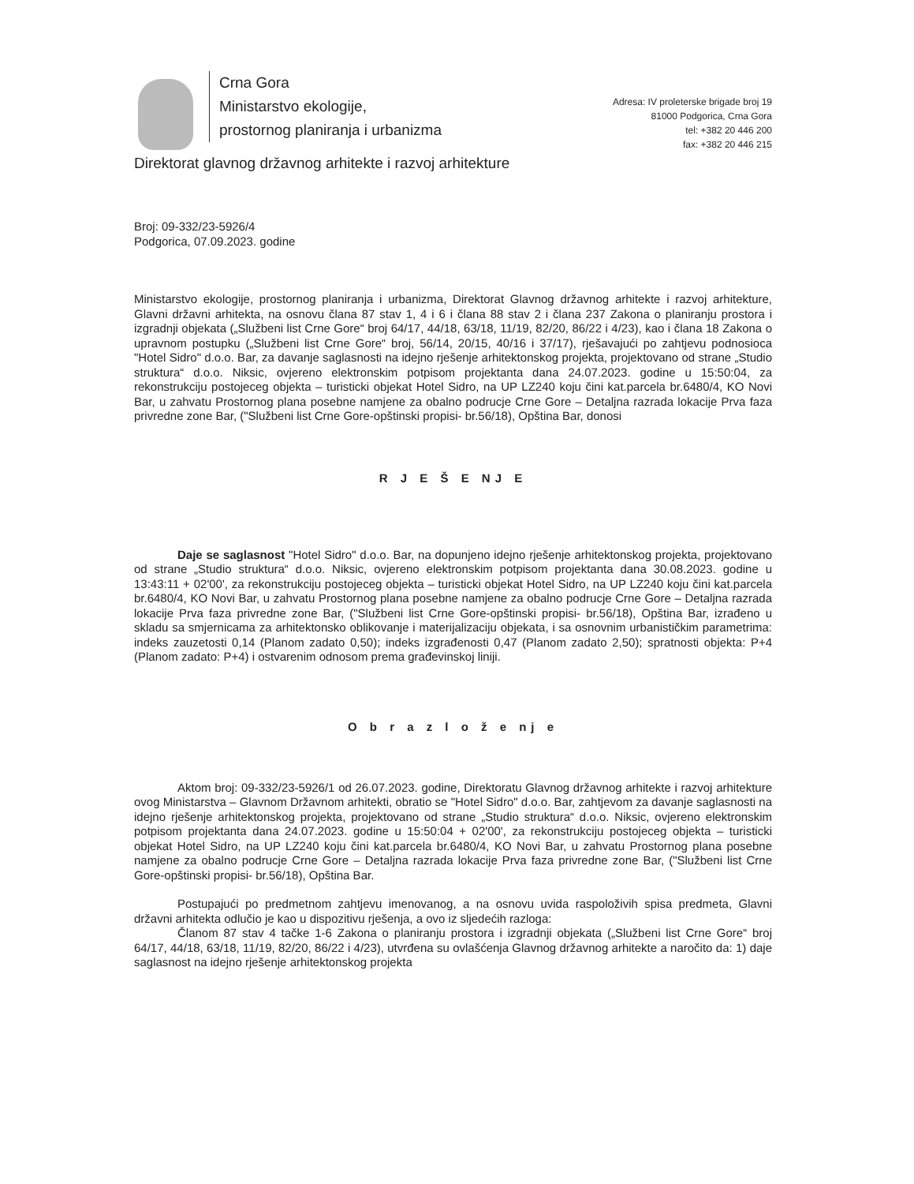Crna Gora
Ministarstvo ekologije,
prostornog planiranja i urbanizma
Adresa: IV proleterske brigade broj 19
81000 Podgorica, Crna Gora
tel: +382 20 446 200
fax: +382 20 446 215
Direktorat glavnog državnog arhitekte i razvoj arhitekture
Broj: 09-332/23-5926/4
Podgorica, 07.09.2023. godine
Ministarstvo ekologije, prostornog planiranja i urbanizma, Direktorat Glavnog državnog arhitekte i razvoj arhitekture, Glavni državni arhitekta, na osnovu člana 87 stav 1, 4 i 6 i člana 88 stav 2 i člana 237 Zakona o planiranju prostora i izgradnji objekata („Službeni list Crne Gore“ broj 64/17, 44/18, 63/18, 11/19, 82/20, 86/22 i 4/23), kao i člana 18 Zakona o upravnom postupku („Službeni list Crne Gore“ broj, 56/14, 20/15, 40/16 i 37/17), rješavajući po zahtjevu podnosioca "Hotel Sidro" d.o.o. Bar, za davanje saglasnosti na idejno rješenje arhitektonskog projekta, projektovano od strane „Studio struktura“ d.o.o. Niksic, ovjereno elektronskim potpisom projektanta dana 24.07.2023. godine u 15:50:04, za rekonstrukciju postojeceg objekta – turisticki objekat Hotel Sidro, na UP LZ240 koju čini kat.parcela br.6480/4, KO Novi Bar, u zahvatu Prostornog plana posebne namjene za obalno podrucje Crne Gore – Detaljna razrada lokacije Prva faza privredne zone Bar, ("Službeni list Crne Gore-opštinski propisi- br.56/18), Opština Bar, donosi
R J E Š E NJ E
Daje se saglasnost "Hotel Sidro" d.o.o. Bar, na dopunjeno idejno rješenje arhitektonskog projekta, projektovano od strane „Studio struktura“ d.o.o. Niksic, ovjereno elektronskim potpisom projektanta dana 30.08.2023. godine u 13:43:11 + 02'00', za rekonstrukciju postojeceg objekta – turisticki objekat Hotel Sidro, na UP LZ240 koju čini kat.parcela br.6480/4, KO Novi Bar, u zahvatu Prostornog plana posebne namjene za obalno podrucje Crne Gore – Detaljna razrada lokacije Prva faza privredne zone Bar, ("Službeni list Crne Gore-opštinski propisi- br.56/18), Opština Bar, izrađeno u skladu sa smjernicama za arhitektonsko oblikovanje i materijalizaciju objekata, i sa osnovnim urbanističkim parametrima: indeks zauzetosti 0,14 (Planom zadato 0,50); indeks izgrađenosti 0,47 (Planom zadato 2,50); spratnosti objekta: P+4 (Planom zadato: P+4) i ostvarenim odnosom prema građevinskoj liniji.
O b r a z l o ž e nj e
Aktom broj: 09-332/23-5926/1 od 26.07.2023. godine, Direktoratu Glavnog državnog arhitekte i razvoj arhitekture ovog Ministarstva – Glavnom Državnom arhitekti, obratio se "Hotel Sidro" d.o.o. Bar, zahtjevom za davanje saglasnosti na idejno rješenje arhitektonskog projekta, projektovano od strane „Studio struktura“ d.o.o. Niksic, ovjereno elektronskim potpisom projektanta dana 24.07.2023. godine u 15:50:04 + 02'00', za rekonstrukciju postojeceg objekta – turisticki objekat Hotel Sidro, na UP LZ240 koju čini kat.parcela br.6480/4, KO Novi Bar, u zahvatu Prostornog plana posebne namjene za obalno podrucje Crne Gore – Detaljna razrada lokacije Prva faza privredne zone Bar, ("Službeni list Crne Gore-opštinski propisi- br.56/18), Opština Bar.
Postupajući po predmetnom zahtjevu imenovanog, a na osnovu uvida raspoloživih spisa predmeta, Glavni državni arhitekta odlučio je kao u dispozitivu rješenja, a ovo iz sljedećih razloga:
Članom 87 stav 4 tačke 1-6 Zakona o planiranju prostora i izgradnji objekata („Službeni list Crne Gore“ broj 64/17, 44/18, 63/18, 11/19, 82/20, 86/22 i 4/23), utvrđena su ovlašćenja Glavnog državnog arhitekte a naročito da: 1) daje saglasnost na idejno rješenje arhitektonskog projekta